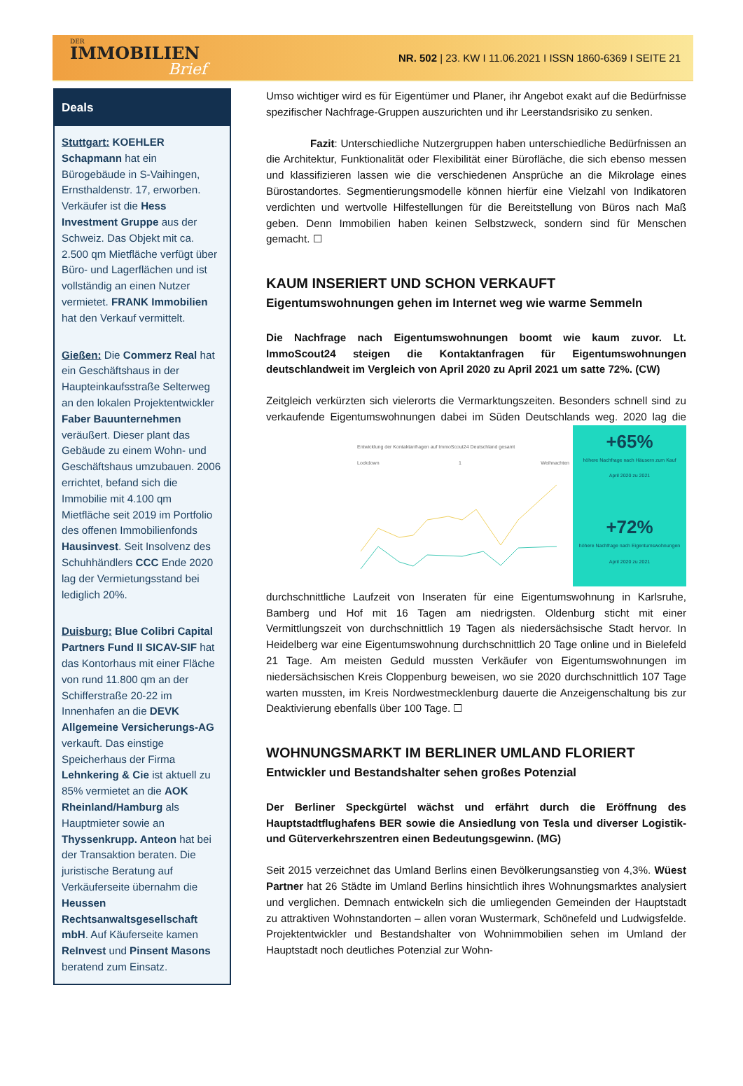DER
IMMOBILIEN
Brief
NR. 502 | 23. KW I 11.06.2021 I ISSN 1860-6369 I SEITE 21
Deals
Stuttgart: KOEHLER Schapmann hat ein Bürogebäude in S-Vaihingen, Ernsthaldenstr. 17, erworben. Verkäufer ist die Hess Investment Gruppe aus der Schweiz. Das Objekt mit ca. 2.500 qm Mietfläche verfügt über Büro- und Lagerflächen und ist vollständig an einen Nutzer vermietet. FRANK Immobilien hat den Verkauf vermittelt.
Gießen: Die Commerz Real hat ein Geschäftshaus in der Haupteinkaufsstraße Selterweg an den lokalen Projektentwickler Faber Bauunternehmen veräußert. Dieser plant das Gebäude zu einem Wohn- und Geschäftshaus umzubauen. 2006 errichtet, befand sich die Immobilie mit 4.100 qm Mietfläche seit 2019 im Portfolio des offenen Immobilienfonds Hausinvest. Seit Insolvenz des Schuhhändlers CCC Ende 2020 lag der Vermietungsstand bei lediglich 20%.
Duisburg: Blue Colibri Capital Partners Fund II SICAV-SIF hat das Kontorhaus mit einer Fläche von rund 11.800 qm an der Schifferstraße 20-22 im Innenhafen an die DEVK Allgemeine Versicherungs-AG verkauft. Das einstige Speicherhaus der Firma Lehnkering & Cie ist aktuell zu 85% vermietet an die AOK Rheinland/Hamburg als Hauptmieter sowie an Thyssenkrupp. Anteon hat bei der Transaktion beraten. Die juristische Beratung auf Verkäuferseite übernahm die Heussen Rechtsanwaltsgesellschaft mbH. Auf Käuferseite kamen ReInvest und Pinsent Masons beratend zum Einsatz.
Umso wichtiger wird es für Eigentümer und Planer, ihr Angebot exakt auf die Bedürfnisse spezifischer Nachfrage-Gruppen auszurichten und ihr Leerstandsrisiko zu senken.
Fazit: Unterschiedliche Nutzergruppen haben unterschiedliche Bedürfnissen an die Architektur, Funktionalität oder Flexibilität einer Bürofläche, die sich ebenso messen und klassifizieren lassen wie die verschiedenen Ansprüche an die Mikrolage eines Bürostandortes. Segmentierungsmodelle können hierfür eine Vielzahl von Indikatoren verdichten und wertvolle Hilfestellungen für die Bereitstellung von Büros nach Maß geben. Denn Immobilien haben keinen Selbstzweck, sondern sind für Menschen gemacht. ☐
KAUM INSERIERT UND SCHON VERKAUFT
Eigentumswohnungen gehen im Internet weg wie warme Semmeln
Die Nachfrage nach Eigentumswohnungen boomt wie kaum zuvor. Lt. ImmoScout24 steigen die Kontaktanfragen für Eigentumswohnungen deutschlandweit im Vergleich von April 2020 zu April 2021 um satte 72%. (CW)
Zeitgleich verkürzten sich vielerorts die Vermarktungszeiten. Besonders schnell sind zu verkaufende Eigentumswohnungen dabei im Süden Deutschlands weg.
Entwicklung der Kontaktanfragen auf ImmoScout24 Deutschland gesamt
Lockdown 1 Weihnachten +65%
höhere Nachfrage nach Häusern zum Kauf
April 2020 zu 2021
+72%
höhere Nachfrage nach Eigentumswohnungen
April 2020 zu 2021
2020 lag die durchschnittliche Laufzeit von Inseraten für eine Eigentumswohnung in Karlsruhe, Bamberg und Hof mit 16 Tagen am niedrigsten. Oldenburg sticht mit einer Vermittlungszeit von durchschnittlich 19 Tagen als niedersächsische Stadt hervor. In Heidelberg war eine Eigentumswohnung durchschnittlich 20 Tage online und in Bielefeld 21 Tage. Am meisten Geduld mussten Verkäufer von Eigentumswohnungen im niedersächsischen Kreis Cloppenburg beweisen, wo sie 2020 durchschnittlich 107 Tage warten mussten, im Kreis Nordwestmecklenburg dauerte die Anzeigenschaltung bis zur Deaktivierung ebenfalls über 100 Tage. ☐
WOHNUNGSMARKT IM BERLINER UMLAND FLORIERT
Entwickler und Bestandshalter sehen großes Potenzial
Der Berliner Speckgürtel wächst und erfährt durch die Eröffnung des Hauptstadtflughafens BER sowie die Ansiedlung von Tesla und diverser Logistik- und Güterverkehrszentren einen Bedeutungsgewinn. (MG)
Seit 2015 verzeichnet das Umland Berlins einen Bevölkerungsanstieg von 4,3%. Wüest Partner hat 26 Städte im Umland Berlins hinsichtlich ihres Wohnungsmarktes analysiert und verglichen. Demnach entwickeln sich die umliegenden Gemeinden der Hauptstadt zu attraktiven Wohnstandorten – allen voran Wustermark, Schönefeld und Ludwigsfelde. Projektentwickler und Bestandshalter von Wohnimmobilien sehen im Umland der Hauptstadt noch deutliches Potenzial zur Wohn-